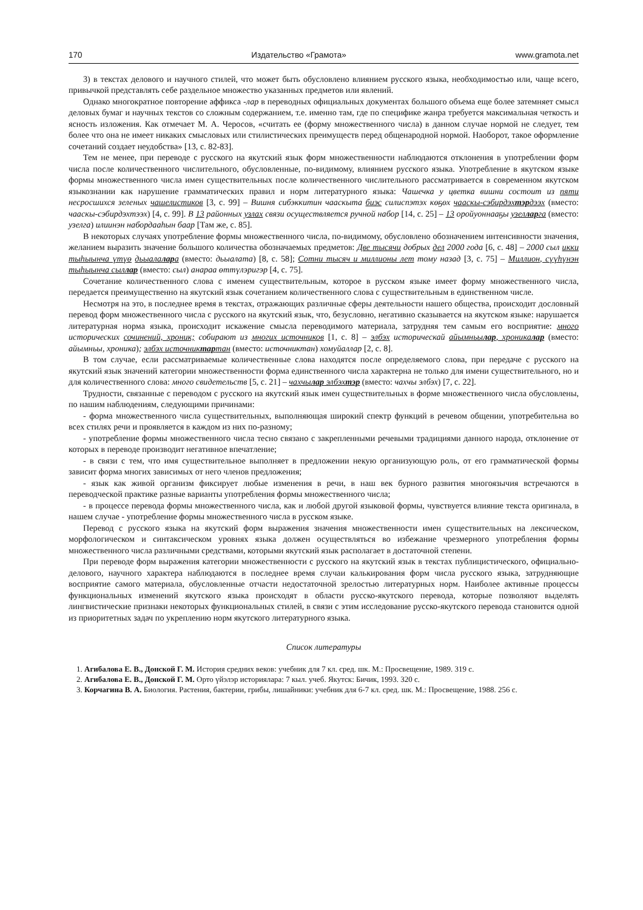170 Издательство «Грамота» www.gramota.net
3) в текстах делового и научного стилей, что может быть обусловлено влиянием русского языка, необходимостью или, чаще всего, привычкой представлять себе раздельное множество указанных предметов или явлений.
Однако многократное повторение аффикса -лар в переводных официальных документах большого объема еще более затемняет смысл деловых бумаг и научных текстов со сложным содержанием, т.е. именно там, где по специфике жанра требуется максимальная четкость и ясность изложения. Как отмечает М. А. Черосов, «считать ее (форму множественного числа) в данном случае нормой не следует, тем более что она не имеет никаких смысловых или стилистических преимуществ перед общенародной нормой. Наоборот, такое оформление сочетаний создает неудобства» [13, с. 82-83].
Тем не менее, при переводе с русского на якутский язык форм множественности наблюдаются отклонения в употреблении форм числа после количественного числительного, обусловленные, по-видимому, влиянием русского языка. Употребление в якутском языке формы множественного числа имен существительных после количественного числительного рассматривается в современном якутском языкознании как нарушение грамматических правил и норм литературного языка: Чашечка у цветка вишни состоит из пяти несросшихся зеленых чашелистиков [3, с. 99] – Вишня сибэккитин чааскыта биэс силиспэтэх көҕөх чааскы-сэбирдэхтэрдээх (вместо: чааскы-сэбирдэхтээх) [4, с. 99]. В 13 районных узлах связи осуществляется ручной набор [14, с. 25] – 13 оройуоннааҕы узелларга (вместо: узелга) илиинэн набордааһын баар [Там же, с. 85].
В некоторых случаях употребление формы множественного числа, по-видимому, обусловлено обозначением интенсивности значения, желанием выразить значение большого количества обозначаемых предметов: Две тысячи добрых дел 2000 года [6, с. 48] – 2000 сыл икки тыһыынча үтүө дьыалалара (вместо: дьыалата) [8, с. 58]; Сотни тысяч и миллионы лет тому назад [3, с. 75] – Миллион, сүүһүнэн тыһыынча сыллар (вместо: сыл) анараа өттүлэригэр [4, с. 75].
Сочетание количественного слова с именем существительным, которое в русском языке имеет форму множественного числа, передается преимущественно на якутский язык сочетанием количественного слова с существительным в единственном числе.
Несмотря на это, в последнее время в текстах, отражающих различные сферы деятельности нашего общества, происходит дословный перевод форм множественного числа с русского на якутский язык, что, безусловно, негативно сказывается на якутском языке: нарушается литературная норма языка, происходит искажение смысла переводимого материала, затрудняя тем самым его восприятие: много исторических сочинений, хроник; собирают из многих источников [1, с. 8] – элбэх историческай айымньылар, хроникалар (вместо: айымньы, хроника); элбэх источниктартан (вместо: источниктан) хомуйаллар [2, с. 8].
В том случае, если рассматриваемые количественные слова находятся после определяемого слова, при передаче с русского на якутский язык значений категории множественности форма единственного числа характерна не только для имени существительного, но и для количественного слова: много свидетельств [5, с. 21] – чахчылар элбэхтэр (вместо: чахчы элбэх) [7, с. 22].
Трудности, связанные с переводом с русского на якутский язык имен существительных в форме множественного числа обусловлены, по нашим наблюдениям, следующими причинами:
- форма множественного числа существительных, выполняющая широкий спектр функций в речевом общении, употребительна во всех стилях речи и проявляется в каждом из них по-разному;
- употребление формы множественного числа тесно связано с закрепленными речевыми традициями данного народа, отклонение от которых в переводе производит негативное впечатление;
- в связи с тем, что имя существительное выполняет в предложении некую организующую роль, от его грамматической формы зависит форма многих зависимых от него членов предложения;
- язык как живой организм фиксирует любые изменения в речи, в наш век бурного развития многоязычия встречаются в переводческой практике разные варианты употребления формы множественного числа;
- в процессе перевода формы множественного числа, как и любой другой языковой формы, чувствуется влияние текста оригинала, в нашем случае - употребление формы множественного числа в русском языке.
Перевод с русского языка на якутский форм выражения значения множественности имен существительных на лексическом, морфологическом и синтаксическом уровнях языка должен осуществляться во избежание чрезмерного употребления формы множественного числа различными средствами, которыми якутский язык располагает в достаточной степени.
При переводе форм выражения категории множественности с русского на якутский язык в текстах публицистического, официально-делового, научного характера наблюдаются в последнее время случаи калькирования форм числа русского языка, затрудняющие восприятие самого материала, обусловленные отчасти недостаточной зрелостью литературных норм. Наиболее активные процессы функциональных изменений якутского языка происходят в области русско-якутского перевода, которые позволяют выделять лингвистические признаки некоторых функциональных стилей, в связи с этим исследование русско-якутского перевода становится одной из приоритетных задач по укреплению норм якутского литературного языка.
Список литературы
1. Агибалова Е. В., Донской Г. М. История средних веков: учебник для 7 кл. сред. шк. М.: Просвещение, 1989. 319 с.
2. Агибалова Е. В., Донской Г. М. Орто үйэлэр историялара: 7 кыл. учеб. Якутск: Бичик, 1993. 320 с.
3. Корчагина В. А. Биология. Растения, бактерии, грибы, лишайники: учебник для 6-7 кл. сред. шк. М.: Просвещение, 1988. 256 с.